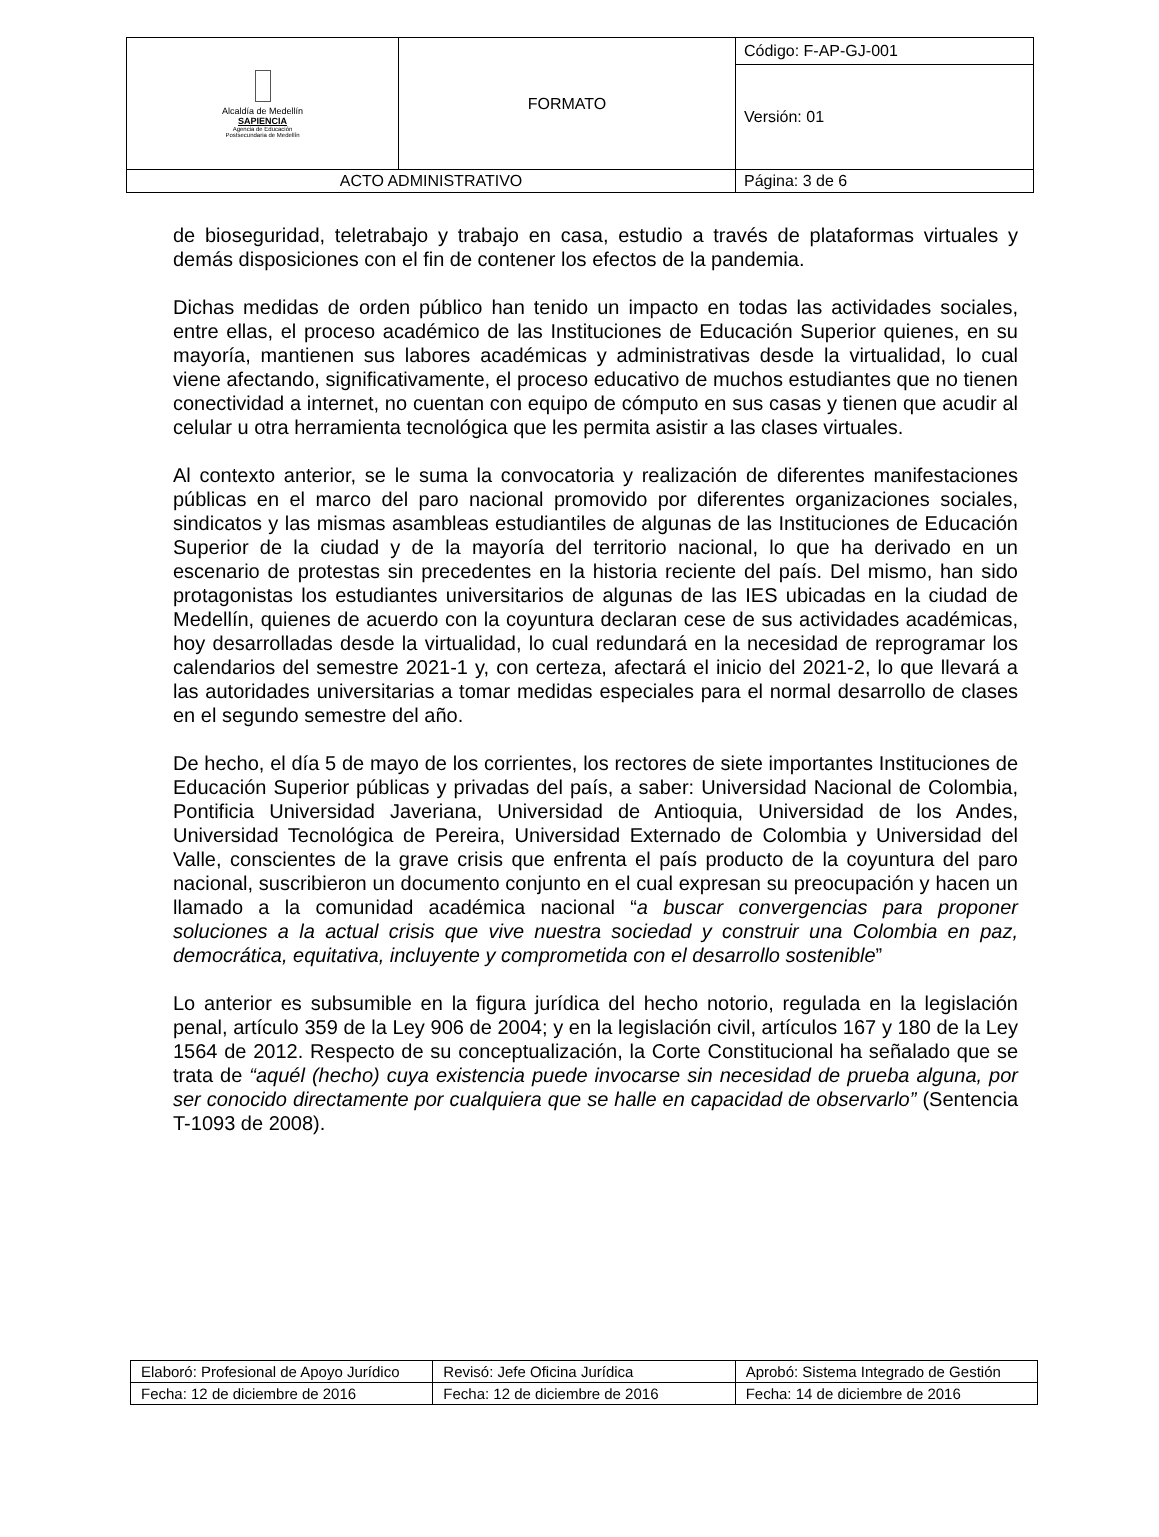| Alcaldía de Medellín SAPIENCIA Agencia de Educación Postsecundaria de Medellín | FORMATO | Código: F-AP-GJ-001 |
| | | Versión: 01 |
| ACTO ADMINISTRATIVO | | Página: 3 de 6 |
de bioseguridad, teletrabajo y trabajo en casa, estudio a través de plataformas virtuales y demás disposiciones con el fin de contener los efectos de la pandemia.
Dichas medidas de orden público han tenido un impacto en todas las actividades sociales, entre ellas, el proceso académico de las Instituciones de Educación Superior quienes, en su mayoría, mantienen sus labores académicas y administrativas desde la virtualidad, lo cual viene afectando, significativamente, el proceso educativo de muchos estudiantes que no tienen conectividad a internet, no cuentan con equipo de cómputo en sus casas y tienen que acudir al celular u otra herramienta tecnológica que les permita asistir a las clases virtuales.
Al contexto anterior, se le suma la convocatoria y realización de diferentes manifestaciones públicas en el marco del paro nacional promovido por diferentes organizaciones sociales, sindicatos y las mismas asambleas estudiantiles de algunas de las Instituciones de Educación Superior de la ciudad y de la mayoría del territorio nacional, lo que ha derivado en un escenario de protestas sin precedentes en la historia reciente del país. Del mismo, han sido protagonistas los estudiantes universitarios de algunas de las IES ubicadas en la ciudad de Medellín, quienes de acuerdo con la coyuntura declaran cese de sus actividades académicas, hoy desarrolladas desde la virtualidad, lo cual redundará en la necesidad de reprogramar los calendarios del semestre 2021-1 y, con certeza, afectará el inicio del 2021-2, lo que llevará a las autoridades universitarias a tomar medidas especiales para el normal desarrollo de clases en el segundo semestre del año.
De hecho, el día 5 de mayo de los corrientes, los rectores de siete importantes Instituciones de Educación Superior públicas y privadas del país, a saber: Universidad Nacional de Colombia, Pontificia Universidad Javeriana, Universidad de Antioquia, Universidad de los Andes, Universidad Tecnológica de Pereira, Universidad Externado de Colombia y Universidad del Valle, conscientes de la grave crisis que enfrenta el país producto de la coyuntura del paro nacional, suscribieron un documento conjunto en el cual expresan su preocupación y hacen un llamado a la comunidad académica nacional “a buscar convergencias para proponer soluciones a la actual crisis que vive nuestra sociedad y construir una Colombia en paz, democrática, equitativa, incluyente y comprometida con el desarrollo sostenible”
Lo anterior es subsumible en la figura jurídica del hecho notorio, regulada en la legislación penal, artículo 359 de la Ley 906 de 2004; y en la legislación civil, artículos 167 y 180 de la Ley 1564 de 2012. Respecto de su conceptualización, la Corte Constitucional ha señalado que se trata de “aquél (hecho) cuya existencia puede invocarse sin necesidad de prueba alguna, por ser conocido directamente por cualquiera que se halle en capacidad de observarlo” (Sentencia T-1093 de 2008).
| Elaboró: Profesional de Apoyo Jurídico | Revisó: Jefe Oficina Jurídica | Aprobó: Sistema Integrado de Gestión |
| Fecha: 12 de diciembre de 2016 | Fecha: 12 de diciembre de 2016 | Fecha: 14 de diciembre de 2016 |